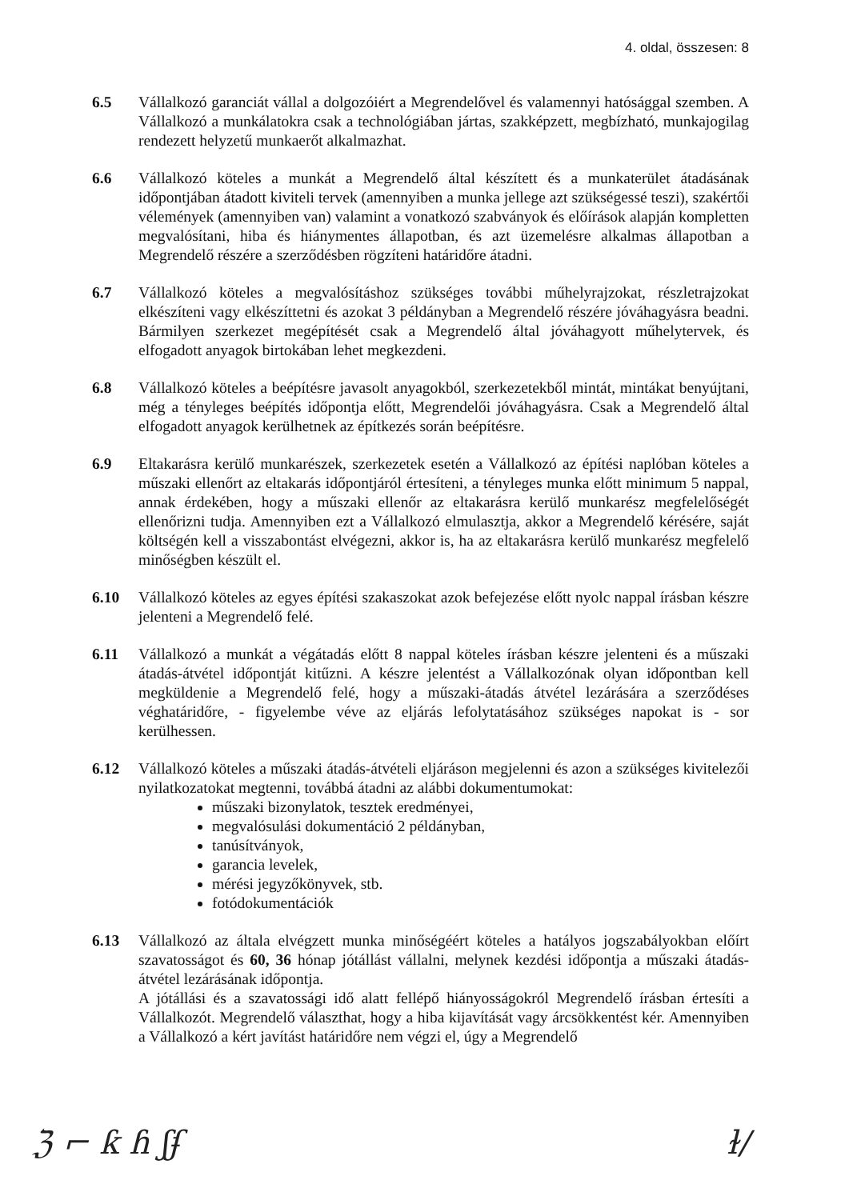4. oldal, összesen: 8
6.5 Vállalkozó garanciát vállal a dolgozóiért a Megrendelővel és valamennyi hatósággal szemben. A Vállalkozó a munkálatokra csak a technológiában jártas, szakképzett, megbízható, munkajogilag rendezett helyzetű munkaerőt alkalmazhat.
6.6 Vállalkozó köteles a munkát a Megrendelő által készített és a munkaterület átadásának időpontjában átadott kiviteli tervek (amennyiben a munka jellege azt szükségessé teszi), szakértői vélemények (amennyiben van) valamint a vonatkozó szabványok és előírások alapján kompletten megvalósítani, hiba és hiánymentes állapotban, és azt üzemelésre alkalmas állapotban a Megrendelő részére a szerződésben rögzíteni határidőre átadni.
6.7 Vállalkozó köteles a megvalósításhoz szükséges további műhelyrajzokat, részletrajzokat elkészíteni vagy elkészíttetni és azokat 3 példányban a Megrendelő részére jóváhagyásra beadni. Bármilyen szerkezet megépítését csak a Megrendelő által jóváhagyott műhelytervek, és elfogadott anyagok birtokában lehet megkezdeni.
6.8 Vállalkozó köteles a beépítésre javasolt anyagokból, szerkezetekből mintát, mintákat benyújtani, még a tényleges beépítés időpontja előtt, Megrendelői jóváhagyásra. Csak a Megrendelő által elfogadott anyagok kerülhetnek az építkezés során beépítésre.
6.9 Eltakarásra kerülő munkarészek, szerkezetek esetén a Vállalkozó az építési naplóban köteles a műszaki ellenőrt az eltakarás időpontjáról értesíteni, a tényleges munka előtt minimum 5 nappal, annak érdekében, hogy a műszaki ellenőr az eltakarásra kerülő munkarész megfelelőségét ellenőrizni tudja. Amennyiben ezt a Vállalkozó elmulasztja, akkor a Megrendelő kérésére, saját költségén kell a visszabontást elvégezni, akkor is, ha az eltakarásra kerülő munkarész megfelelő minőségben készült el.
6.10 Vállalkozó köteles az egyes építési szakaszokat azok befejezése előtt nyolc nappal írásban készre jelenteni a Megrendelő felé.
6.11 Vállalkozó a munkát a végátadás előtt 8 nappal köteles írásban készre jelenteni és a műszaki átadás-átvétel időpontját kitűzni. A készre jelentést a Vállalkozónak olyan időpontban kell megküldenie a Megrendelő felé, hogy a műszaki-átadás átvétel lezárására a szerződéses véghatáridőre, - figyelembe véve az eljárás lefolytatásához szükséges napokat is - sor kerülhessen.
6.12 Vállalkozó köteles a műszaki átadás-átvételi eljáráson megjelenni és azon a szükséges kivitelezői nyilatkozatokat megtenni, továbbá átadni az alábbi dokumentumokat:
műszaki bizonylatok, tesztek eredményei,
megvalósulási dokumentáció 2 példányban,
tanúsítványok,
garancia levelek,
mérési jegyzőkönyvek, stb.
fotódokumentációk
6.13 Vállalkozó az általa elvégzett munka minőségéért köteles a hatályos jogszabályokban előírt szavatosságot és 60, 36 hónap jótállást vállalni, melynek kezdési időpontja a műszaki átadás-átvétel lezárásának időpontja.
A jótállási és a szavatossági idő alatt fellépő hiányosságokról Megrendelő írásban értesíti a Vállalkozót. Megrendelő választhat, hogy a hiba kijavítását vagy árcsökkentést kér. Amennyiben a Vállalkozó a kért javítást határidőre nem végzi el, úgy a Megrendelő
ℨ ⌐ ƙ ɦ ʃʄ ɫ/